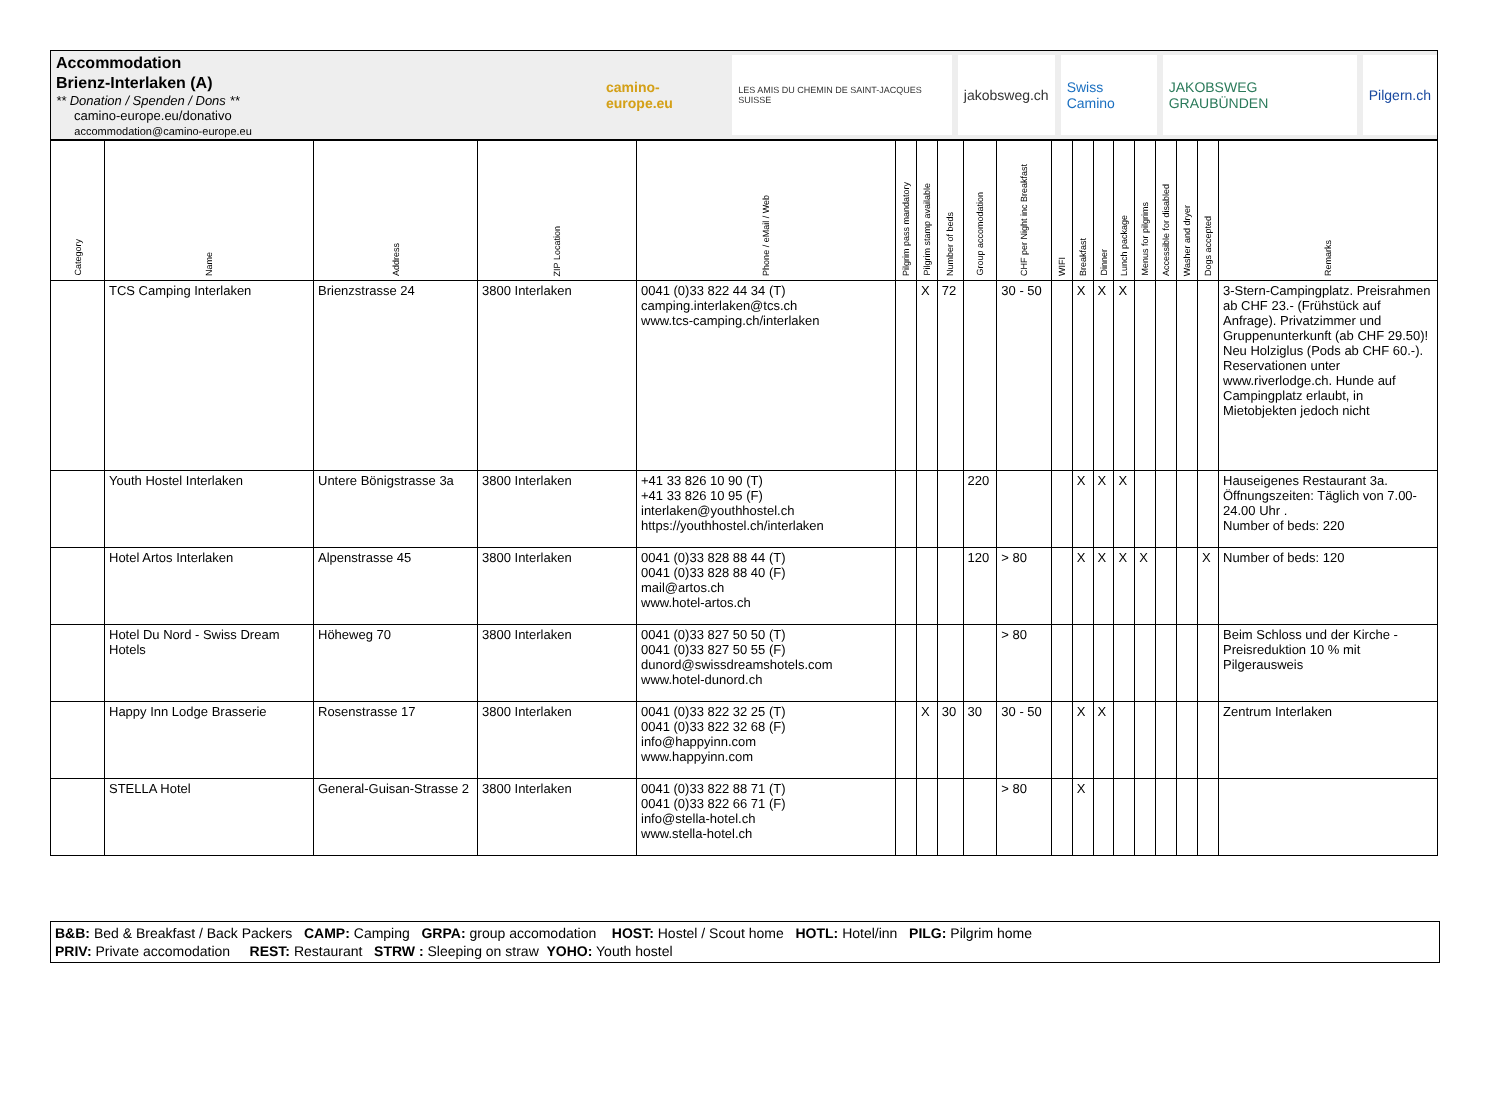Accommodation
Brienz-Interlaken (A)
** Donation / Spenden / Dons **
camino-europe.eu/donativo
accommodation@camino-europe.eu
camino-europe.eu
LES AMIS DU CHEMIN DE SAINT-JACQUES SUISSE
jakobsweg.ch Swiss Camino JAKOBSWEG GRAUBÜNDEN Pilgern.ch
| Category | Name | Address | ZIP Location | Phone / eMail / Web | Pilgrim pass mandatory | Pilgrim stamp available | Number of beds | Group accomodation | CHF per Night inc Breakfast | WIFI | Breakfast | Dinner | Lunch package | Menus for pilgrims | Accessible for disabled | Washer and dryer | Dogs accepted | Remarks |
| --- | --- | --- | --- | --- | --- | --- | --- | --- | --- | --- | --- | --- | --- | --- | --- | --- | --- | --- |
| | TCS Camping Interlaken | Brienzstrasse 24 | 3800 Interlaken | 0041 (0)33 822 44 34 (T) camping.interlaken@tcs.ch www.tcs-camping.ch/interlaken | | X | 72 | | 30 - 50 | | X | X | X | | | | | 3-Stern-Campingplatz. Preisrahmen ab CHF 23.- (Frühstück auf Anfrage). Privatzimmer und Gruppenunterkunft (ab CHF 29.50)! Neu Holziglus (Pods ab CHF 60.-). Reservationen unter www.riverlodge.ch. Hunde auf Campingplatz erlaubt, in Mietobjekten jedoch nicht |
| | Youth Hostel Interlaken | Untere Bönigstrasse 3a | 3800 Interlaken | +41 33 826 10 90 (T) +41 33 826 10 95 (F) interlaken@youthhostel.ch https://youthhostel.ch/interlaken | | | | 220 | | | X | X | X | | | | | Hauseigenes Restaurant 3a. Öffnungszeiten: Täglich von 7.00-24.00 Uhr . Number of beds: 220 |
| | Hotel Artos Interlaken | Alpenstrasse 45 | 3800 Interlaken | 0041 (0)33 828 88 44 (T) 0041 (0)33 828 88 40 (F) mail@artos.ch www.hotel-artos.ch | | | | 120 | > 80 | | X | X | X | X | | | X | Number of beds: 120 |
| | Hotel Du Nord - Swiss Dream Hotels | Höheweg 70 | 3800 Interlaken | 0041 (0)33 827 50 50 (T) 0041 (0)33 827 50 55 (F) dunord@swissdreamshotels.com www.hotel-dunord.ch | | | | | > 80 | | | | | | | | | Beim Schloss und der Kirche - Preisreduktion 10 % mit Pilgerausweis |
| | Happy Inn Lodge Brasserie | Rosenstrasse 17 | 3800 Interlaken | 0041 (0)33 822 32 25 (T) 0041 (0)33 822 32 68 (F) info@happyinn.com www.happyinn.com | | X | 30 | 30 | 30 - 50 | | X | X | | | | | | Zentrum Interlaken |
| | STELLA Hotel | General-Guisan-Strasse 2 | 3800 Interlaken | 0041 (0)33 822 88 71 (T) 0041 (0)33 822 66 71 (F) info@stella-hotel.ch www.stella-hotel.ch | | | | | > 80 | | X | | | | | | | |
B&B: Bed & Breakfast / Back Packers CAMP: Camping GRPA: group accomodation HOST: Hostel / Scout home HOTL: Hotel/inn PILG: Pilgrim home
PRIV: Private accomodation REST: Restaurant STRW : Sleeping on straw YOHO: Youth hostel